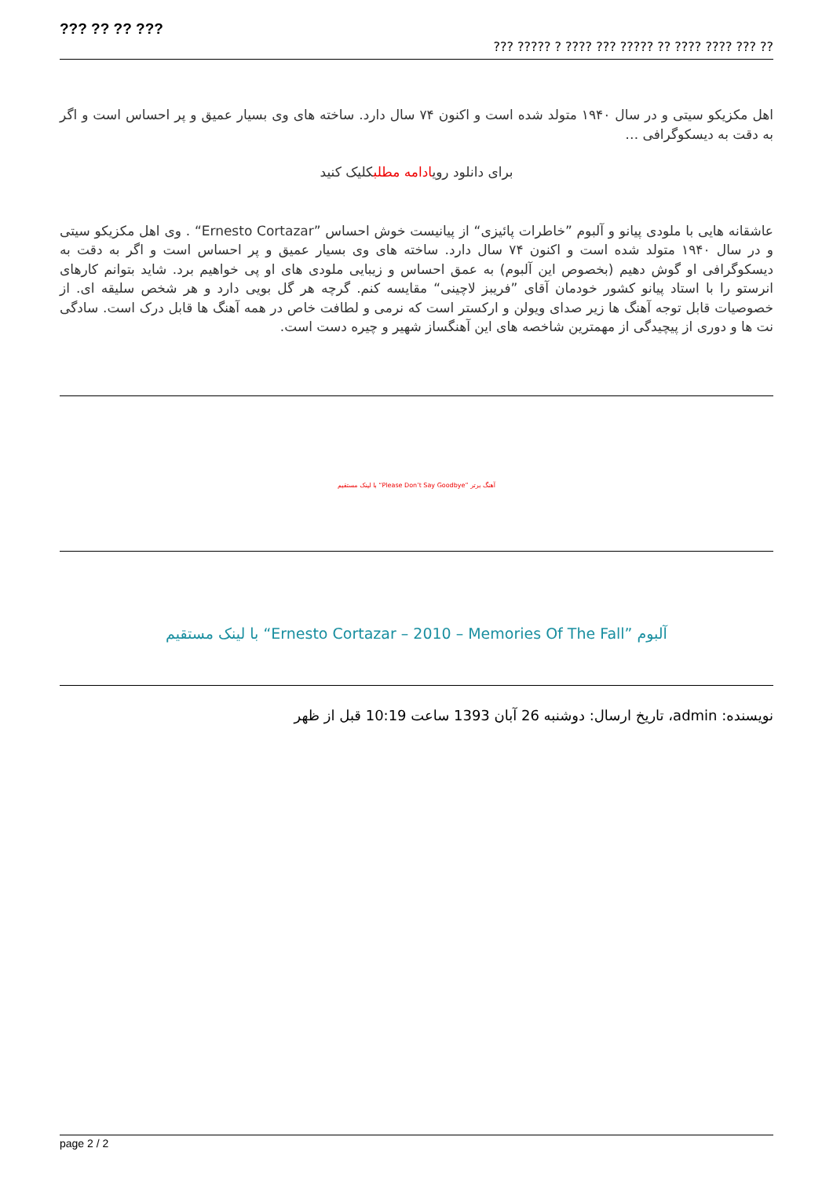??? ?? ?? ???
?? ??? ???? ???? ?? ????? ??? ???? ? ????? ???
اهل مکزیکو سیتی و در سال ۱۹۴۰ متولد شده است و اکنون ۷۴ سال دارد. ساخته های وی بسیار عمیق و پر احساس است و اگر به دقت به دیسکوگرافی …
برای دانلود رویادامه مطلبکلیک کنید
عاشقانه هایی با ملودی پیانو و آلبوم ”خاطرات پائیزی“ از پیانیست خوش احساس ”Ernesto Cortazar“ . وی اهل مکزیکو سیتی و در سال ۱۹۴۰ متولد شده است و اکنون ۷۴ سال دارد. ساخته های وی بسیار عمیق و پر احساس است و اگر به دقت به دیسکوگرافی او گوش دهیم (بخصوص این آلبوم) به عمق احساس و زیبایی ملودی های او پی خواهیم برد. شاید بتوانم کارهای انرستو را با استاد پیانو کشور خودمان آقای ”فریبز لاچینی“ مقایسه کنم. گرچه هر گل بویی دارد و هر شخص سلیقه ای. از خصوصیات قابل توجه آهنگ ها زیر صدای ویولن و ارکستر است که نرمی و لطافت خاص در همه آهنگ ها قابل درک است. سادگی نت ها و دوری از پیچیدگی از مهمترین شاخصه های این آهنگساز شهیر و چیره دست است.
آهنگ برتر ”Please Don’t Say Goodbye“ با لینک مستقیم
آلبوم ”Ernesto Cortazar – 2010 – Memories Of The Fall“ با لینک مستقیم
نویسنده: admin، تاریخ ارسال: دوشنبه 26 آبان 1393 ساعت 10:19 قبل از ظهر
page 2 / 2